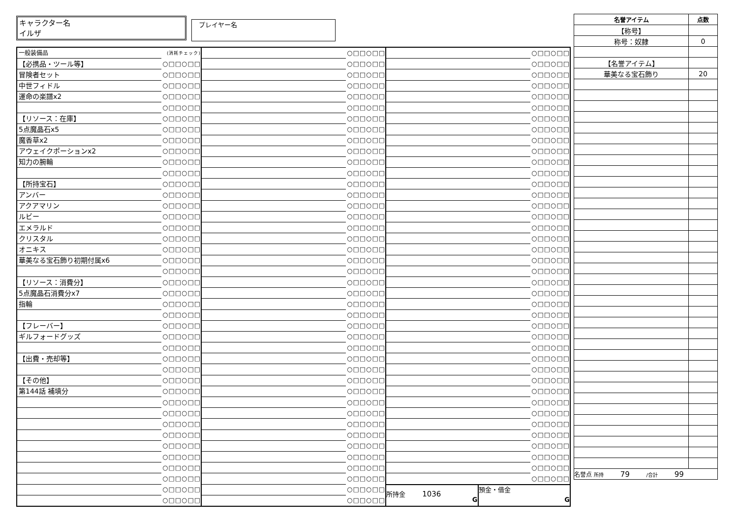キャラクター名
イルザ
プレイヤー名
| 一般装備品 | (消耗チェック) |
| 【必携品・ツール等】 | ○□□○□□ |
| 冒険者セット | ○□□○□□ |
| 中世フィドル | ○□□○□□ |
| 運命の楽譜x2 | ○□□○□□ |
| | ○□□○□□ |
| 【リソース：在庫】 | ○□□○□□ |
| 5点魔晶石x5 | ○□□○□□ |
| 魔香草x2 | ○□□○□□ |
| アウェイクポーションx2 | ○□□○□□ |
| 知力の腕輪 | ○□□○□□ |
| | ○□□○□□ |
| 【所持宝石】 | ○□□○□□ |
| アンバー | ○□□○□□ |
| アクアマリン | ○□□○□□ |
| ルビー | ○□□○□□ |
| エメラルド | ○□□○□□ |
| クリスタル | ○□□○□□ |
| オニキス | ○□□○□□ |
| 華美なる宝石飾り初期付属x6 | ○□□○□□ |
| | ○□□○□□ |
| 【リソース：消費分】 | ○□□○□□ |
| 5点魔晶石消費分x7 | ○□□○□□ |
| 指輪 | ○□□○□□ |
| | ○□□○□□ |
| 【フレーバー】 | ○□□○□□ |
| ギルフォードグッズ | ○□□○□□ |
| | ○□□○□□ |
| 【出費・売却等】 | ○□□○□□ |
| | ○□□○□□ |
| 【その他】 | ○□□○□□ |
| 第144話 補填分 | ○□□○□□ |
| | ○□□○□□ |
| | ○□□○□□ |
| | ○□□○□□ |
| | ○□□○□□ |
| | ○□□○□□ |
| | ○□□○□□ |
| | ○□□○□□ |
| | ○□□○□□ |
| | ○□□○□□ |
| | ○□□○□□ |
| | ○□□○□□ |
| | ○□□○□□ |
| | ○□□○□□ |
| | ○□□○□□ |
| | ○□□○□□ |
| | ○□□○□□ |
| | ○□□○□□ |
| | ○□□○□□ |
| | ○□□○□□ |
| | ○□□○□□ |
| | ○□□○□□ |
| | ○□□○□□ |
| | ○□□○□□ |
| | ○□□○□□ |
| | ○□□○□□ |
| | ○□□○□□ |
| | ○□□○□□ |
| | ○□□○□□ |
| | ○□□○□□ |
| | ○□□○□□ |
| | ○□□○□□ |
| | ○□□○□□ |
| | ○□□○□□ |
| | ○□□○□□ |
| | ○□□○□□ |
| | ○□□○□□ |
| | ○□□○□□ |
| | ○□□○□□ |
| | ○□□○□□ |
| | ○□□○□□ |
| | ○□□○□□ |
| | ○□□○□□ |
| | ○□□○□□ |
| | ○□□○□□ |
| | ○□□○□□ |
| | ○□□○□□ |
| | ○□□○□□ |
| | ○□□○□□ |
| | ○□□○□□ |
| | ○□□○□□ |
| | ○□□○□□ |
| | ○□□○□□ |
| | ○□□○□□ |
| | ○□□○□□ |
| | ○□□○□□ |
| | ○□□○□□ |
| | ○□□○□□ |
| | ○□□○□□ |
| | ○□□○□□ |
| | ○□□○□□ |
| | ○□□○□□ |
| | ○□□○□□ |
| | ○□□○□□ |
| | ○□□○□□ |
| | ○□□○□□ |
| | ○□□○□□ |
| | ○□□○□□ |
| | ○□□○□□ |
| | ○□□○□□ |
| | ○□□○□□ |
| | ○□□○□□ |
| | ○□□○□□ |
| | ○□□○□□ |
| | ○□□○□□ |
| | ○□□○□□ |
| | ○□□○□□ |
| | ○□□○□□ |
| | ○□□○□□ |
| | ○□□○□□ |
| | ○□□○□□ |
| | ○□□○□□ |
| | ○□□○□□ |
| | ○□□○□□ |
| | ○□□○□□ |
| | ○□□○□□ |
| | ○□□○□□ |
| | ○□□○□□ |
| | ○□□○□□ |
| | ○□□○□□ |
| | ○□□○□□ |
| | ○□□○□□ |
| | ○□□○□□ |
| 所持金 1036 G | 預金・借金 G |
| 名誉アイテム | 点数 |
| --- | --- |
| 【称号】 | |
| 称号：奴隷 | 0 |
| 【名誉アイテム】 | |
| 華美なる宝石飾り | 20 |
| 名誉点 所持 79 /合計 99 | |